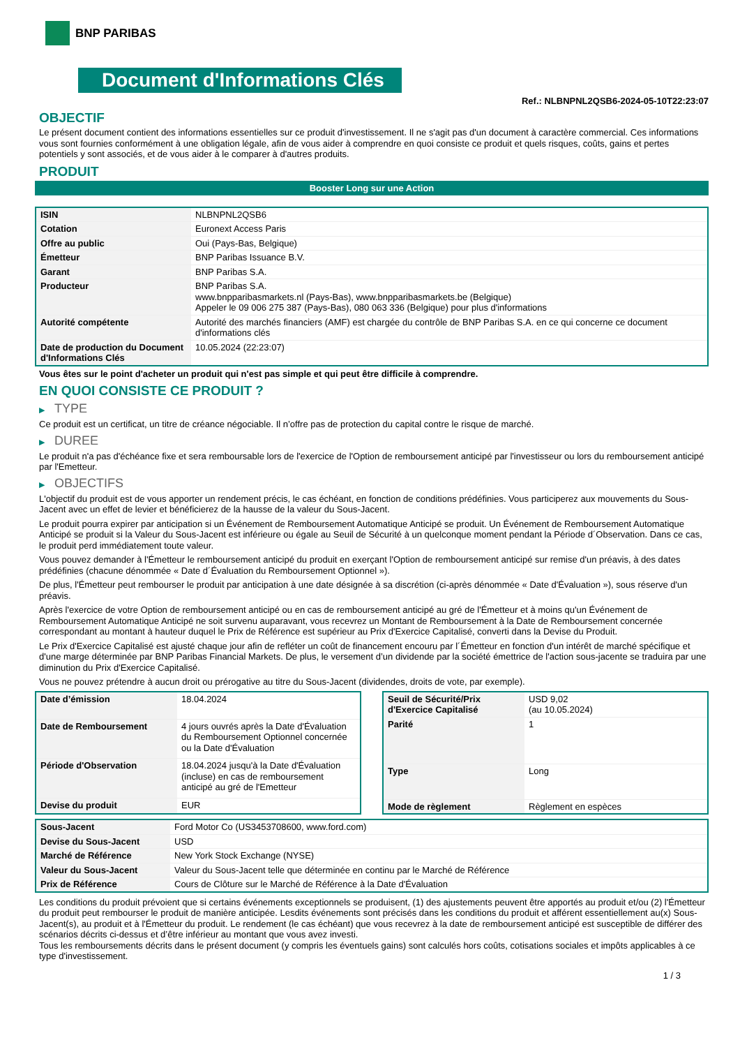BNP PARIBAS
Document d'Informations Clés
Ref.: NLBNPNL2QSB6-2024-05-10T22:23:07
OBJECTIF
Le présent document contient des informations essentielles sur ce produit d'investissement. Il ne s'agit pas d'un document à caractère commercial. Ces informations vous sont fournies conformément à une obligation légale, afin de vous aider à comprendre en quoi consiste ce produit et quels risques, coûts, gains et pertes potentiels y sont associés, et de vous aider à le comparer à d'autres produits.
PRODUIT
Booster Long sur une Action
| ISIN | NLBNPNL2QSB6 |
| Cotation | Euronext Access Paris |
| Offre au public | Oui (Pays-Bas, Belgique) |
| Émetteur | BNP Paribas Issuance B.V. |
| Garant | BNP Paribas S.A. |
| Producteur | BNP Paribas S.A. www.bnpparibasmarkets.nl (Pays-Bas), www.bnpparibasmarkets.be (Belgique) Appeler le 09 006 275 387 (Pays-Bas), 080 063 336 (Belgique) pour plus d'informations |
| Autorité compétente | Autorité des marchés financiers (AMF) est chargée du contrôle de BNP Paribas S.A. en ce qui concerne ce document d'informations clés |
| Date de production du Document d'Informations Clés | 10.05.2024 (22:23:07) |
Vous êtes sur le point d'acheter un produit qui n'est pas simple et qui peut être difficile à comprendre.
EN QUOI CONSISTE CE PRODUIT ?
▶ TYPE
Ce produit est un certificat, un titre de créance négociable. Il n’offre pas de protection du capital contre le risque de marché.
▶ DUREE
Le produit n'a pas d'échéance fixe et sera remboursable lors de l'exercice de l'Option de remboursement anticipé par l'investisseur ou lors du remboursement anticipé par l'Emetteur.
▶ OBJECTIFS
L'objectif du produit est de vous apporter un rendement précis, le cas échéant, en fonction de conditions prédéfinies. Vous participerez aux mouvements du Sous-Jacent avec un effet de levier et bénéficierez de la hausse de la valeur du Sous-Jacent.
Le produit pourra expirer par anticipation si un Événement de Remboursement Automatique Anticipé se produit. Un Événement de Remboursement Automatique Anticipé se produit si la Valeur du Sous-Jacent est inférieure ou égale au Seuil de Sécurité à un quelconque moment pendant la Période d´Observation. Dans ce cas, le produit perd immédiatement toute valeur.
Vous pouvez demander à l'Émetteur le remboursement anticipé du produit en exerçant l'Option de remboursement anticipé sur remise d'un préavis, à des dates prédéfinies (chacune dénommée « Date d´Évaluation du Remboursement Optionnel »).
De plus, l'Émetteur peut rembourser le produit par anticipation à une date désignée à sa discrétion (ci-après dénommée « Date d'Évaluation »), sous réserve d'un préavis.
Après l'exercice de votre Option de remboursement anticipé ou en cas de remboursement anticipé au gré de l'Émetteur et à moins qu'un Événement de Remboursement Automatique Anticipé ne soit survenu auparavant, vous recevrez un Montant de Remboursement à la Date de Remboursement concernée correspondant au montant à hauteur duquel le Prix de Référence est supérieur au Prix d'Exercice Capitalisé, converti dans la Devise du Produit.
Le Prix d'Exercice Capitalisé est ajusté chaque jour afin de refléter un coût de financement encouru par l´Émetteur en fonction d'un intérêt de marché spécifique et d'une marge déterminée par BNP Paribas Financial Markets. De plus, le versement d’un dividende par la société émettrice de l'action sous-jacente se traduira par une diminution du Prix d'Exercice Capitalisé.
Vous ne pouvez prétendre à aucun droit ou prérogative au titre du Sous-Jacent (dividendes, droits de vote, par exemple).
| Date d’émission | 18.04.2024 |
| Date de Remboursement | 4 jours ouvrés après la Date d'Évaluation du Remboursement Optionnel concernée ou la Date d'Évaluation |
| Période d'Observation | 18.04.2024 jusqu'à la Date d'Évaluation (incluse) en cas de remboursement anticipé au gré de l'Emetteur |
| Devise du produit | EUR |
| Seuil de Sécurité/Prix d'Exercice Capitalisé | USD 9,02 (au 10.05.2024) |
| Parité | 1 |
| Type | Long |
| Mode de règlement | Règlement en espèces |
| Sous-Jacent | Ford Motor Co (US3453708600, www.ford.com) |
| Devise du Sous-Jacent | USD |
| Marché de Référence | New York Stock Exchange (NYSE) |
| Valeur du Sous-Jacent | Valeur du Sous-Jacent telle que déterminée en continu par le Marché de Référence |
| Prix de Référence | Cours de Clôture sur le Marché de Référence à la Date d'Évaluation |
Les conditions du produit prévoient que si certains événements exceptionnels se produisent, (1) des ajustements peuvent être apportés au produit et/ou (2) l'Émetteur du produit peut rembourser le produit de manière anticipée. Lesdits événements sont précisés dans les conditions du produit et afférent essentiellement au(x) Sous-Jacent(s), au produit et à l'Émetteur du produit. Le rendement (le cas échéant) que vous recevrez à la date de remboursement anticipé est susceptible de différer des scénarios décrits ci-dessus et d’être inférieur au montant que vous avez investi.
Tous les remboursements décrits dans le présent document (y compris les éventuels gains) sont calculés hors coûts, cotisations sociales et impôts applicables à ce type d'investissement.
1 / 3